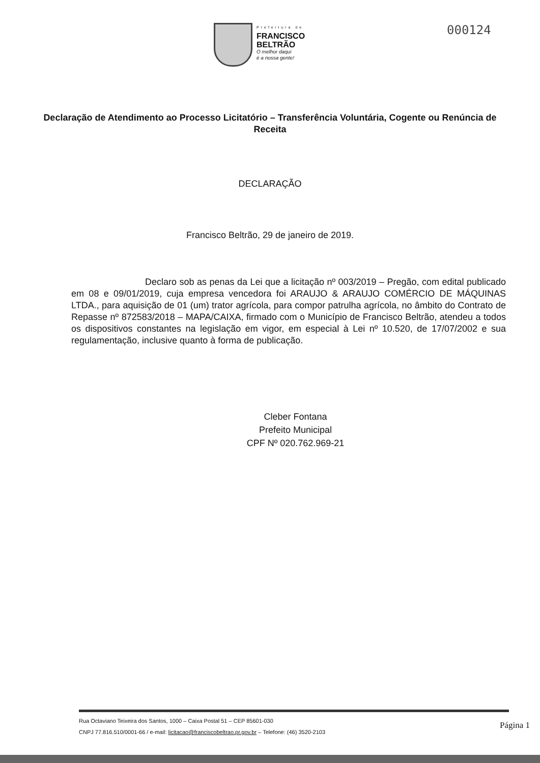Prefeitura de
FRANCISCO
BELTRÃO
O melhor daqui
é a nossa gente!
000124
Declaração de Atendimento ao Processo Licitatório – Transferência Voluntária, Cogente ou Renúncia de Receita
DECLARAÇÃO
Francisco Beltrão, 29 de janeiro de 2019.
Declaro sob as penas da Lei que a licitação nº 003/2019 – Pregão, com edital publicado em 08 e 09/01/2019, cuja empresa vencedora foi ARAUJO & ARAUJO COMÉRCIO DE MÁQUINAS LTDA., para aquisição de 01 (um) trator agrícola, para compor patrulha agrícola, no âmbito do Contrato de Repasse nº 872583/2018 – MAPA/CAIXA, firmado com o Município de Francisco Beltrão, atendeu a todos os dispositivos constantes na legislação em vigor, em especial à Lei nº 10.520, de 17/07/2002 e sua regulamentação, inclusive quanto à forma de publicação.
Cleber Fontana
Prefeito Municipal
CPF Nº 020.762.969-21
Rua Octaviano Teixeira dos Santos, 1000 – Caixa Postal 51 – CEP 85601-030
CNPJ 77.816.510/0001-66 / e-mail: licitacao@franciscobeltrao.pr.gov.br – Telefone: (46) 3520-2103
Página 1